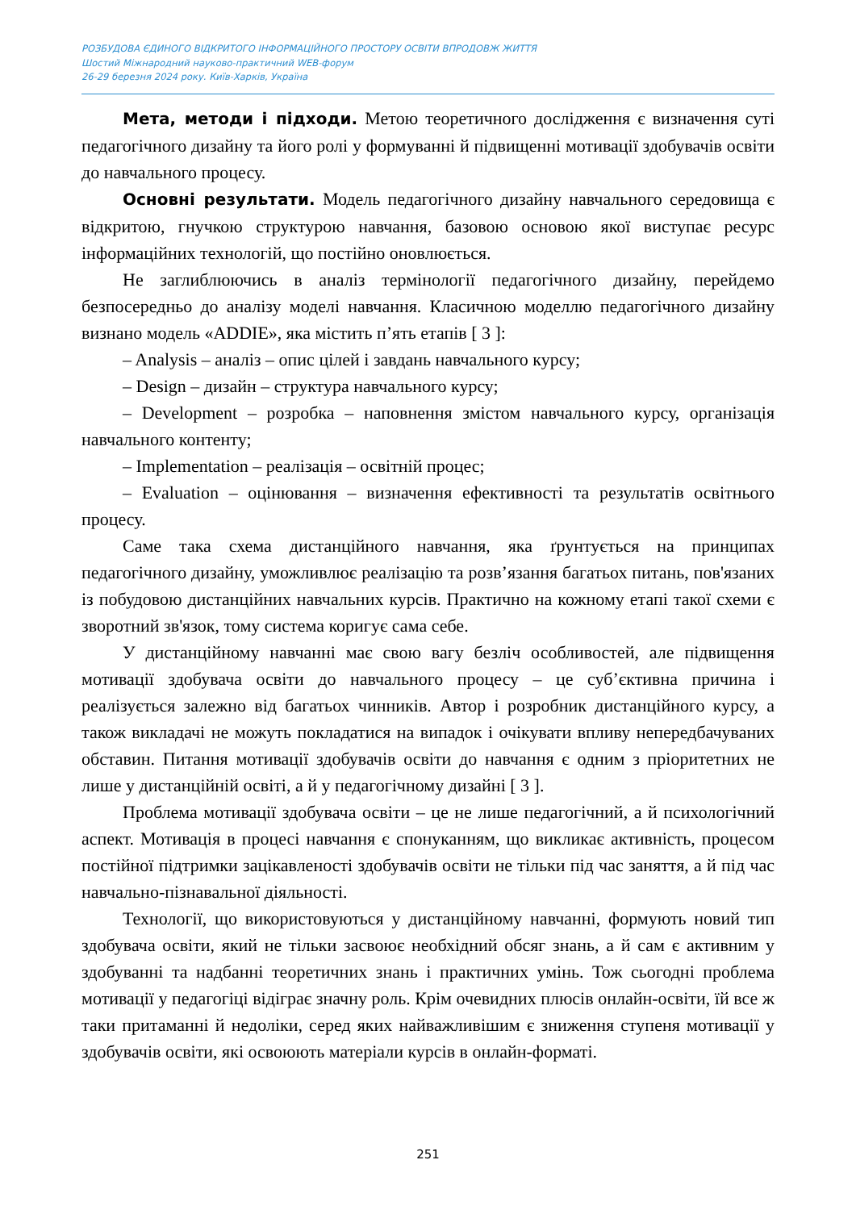РОЗБУДОВА ЄДИНОГО ВІДКРИТОГО ІНФОРМАЦІЙНОГО ПРОСТОРУ ОСВІТИ ВПРОДОВЖ ЖИТТЯ
Шостий Міжнародний науково-практичний WEB-форум
26-29 березня 2024 року. Київ-Харків, Україна
Мета, методи і підходи. Метою теоретичного дослідження є визначення суті педагогічного дизайну та його ролі у формуванні й підвищенні мотивації здобувачів освіти до навчального процесу.
Основні результати. Модель педагогічного дизайну навчального середовища є відкритою, гнучкою структурою навчання, базовою основою якої виступає ресурс інформаційних технологій, що постійно оновлюється.
Не заглиблюючись в аналіз термінології педагогічного дизайну, перейдемо безпосередньо до аналізу моделі навчання. Класичною моделлю педагогічного дизайну визнано модель «ADDIE», яка містить п’ять етапів [ 3 ]:
– Analysis – аналіз – опис цілей і завдань навчального курсу;
– Design – дизайн – структура навчального курсу;
– Development – розробка – наповнення змістом навчального курсу, організація навчального контенту;
– Implementation – реалізація – освітній процес;
– Evaluation – оцінювання – визначення ефективності та результатів освітнього процесу.
Саме така схема дистанційного навчання, яка ґрунтується на принципах педагогічного дизайну, уможливлює реалізацію та розв’язання багатьох питань, пов'язаних із побудовою дистанційних навчальних курсів. Практично на кожному етапі такої схеми є зворотний зв'язок, тому система коригує сама себе.
У дистанційному навчанні має свою вагу безліч особливостей, але підвищення мотивації здобувача освіти до навчального процесу – це суб’єктивна причина і реалізується залежно від багатьох чинників. Автор і розробник дистанційного курсу, а також викладачі не можуть покладатися на випадок і очікувати впливу непередбачуваних обставин. Питання мотивації здобувачів освіти до навчання є одним з пріоритетних не лише у дистанційній освіті, а й у педагогічному дизайні [ 3 ].
Проблема мотивації здобувача освіти – це не лише педагогічний, а й психологічний аспект. Мотивація в процесі навчання є спонуканням, що викликає активність, процесом постійної підтримки зацікавленості здобувачів освіти не тільки під час заняття, а й під час навчально-пізнавальної діяльності.
Технології, що використовуються у дистанційному навчанні, формують новий тип здобувача освіти, який не тільки засвоює необхідний обсяг знань, а й сам є активним у здобуванні та надбанні теоретичних знань і практичних умінь. Тож сьогодні проблема мотивації у педагогіці відіграє значну роль. Крім очевидних плюсів онлайн-освіти, їй все ж таки притаманні й недоліки, серед яких найважливішим є зниження ступеня мотивації у здобувачів освіти, які освоюють матеріали курсів в онлайн-форматі.
251